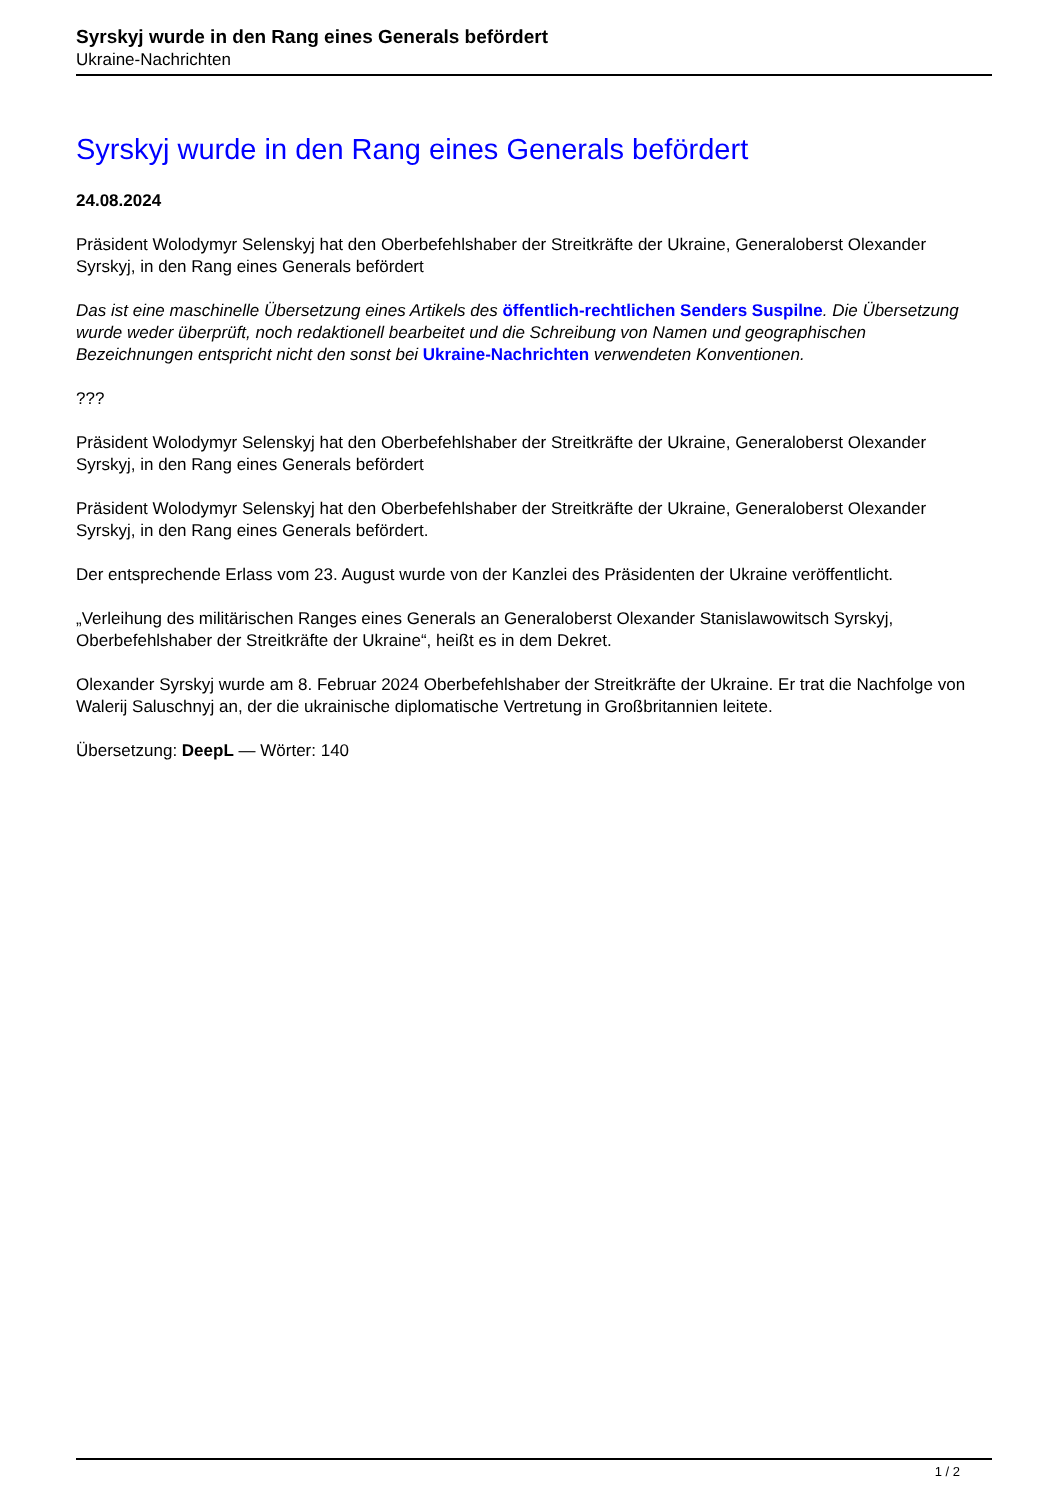Syrskyj wurde in den Rang eines Generals befördert
Ukraine-Nachrichten
Syrskyj wurde in den Rang eines Generals befördert
24.08.2024
Präsident Wolodymyr Selenskyj hat den Oberbefehlshaber der Streitkräfte der Ukraine, Generaloberst Olexander Syrskyj, in den Rang eines Generals befördert
Das ist eine maschinelle Übersetzung eines Artikels des öffentlich-rechtlichen Senders Suspilne. Die Übersetzung wurde weder überprüft, noch redaktionell bearbeitet und die Schreibung von Namen und geographischen Bezeichnungen entspricht nicht den sonst bei Ukraine-Nachrichten verwendeten Konventionen.
???
Präsident Wolodymyr Selenskyj hat den Oberbefehlshaber der Streitkräfte der Ukraine, Generaloberst Olexander Syrskyj, in den Rang eines Generals befördert
Präsident Wolodymyr Selenskyj hat den Oberbefehlshaber der Streitkräfte der Ukraine, Generaloberst Olexander Syrskyj, in den Rang eines Generals befördert.
Der entsprechende Erlass vom 23. August wurde von der Kanzlei des Präsidenten der Ukraine veröffentlicht.
„Verleihung des militärischen Ranges eines Generals an Generaloberst Olexander Stanislawowitsch Syrskyj, Oberbefehlshaber der Streitkräfte der Ukraine“, heißt es in dem Dekret.
Olexander Syrskyj wurde am 8. Februar 2024 Oberbefehlshaber der Streitkräfte der Ukraine. Er trat die Nachfolge von Walerij Saluschnyj an, der die ukrainische diplomatische Vertretung in Großbritannien leitete.
Übersetzung: DeepL — Wörter: 140
1 / 2